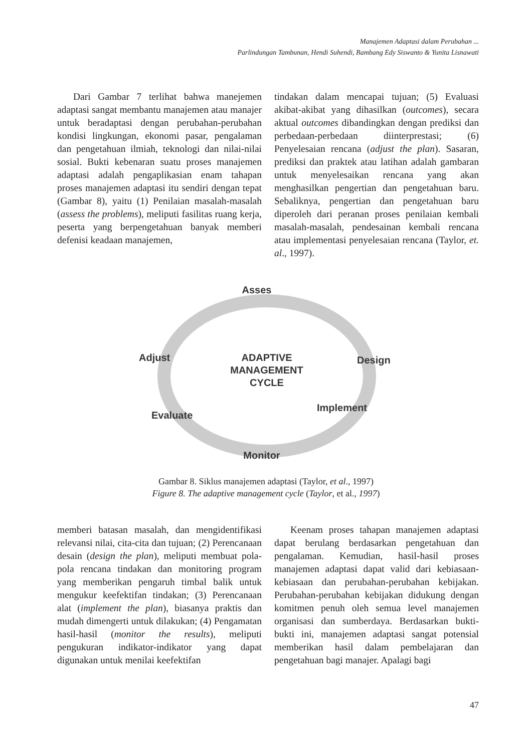Manajemen Adaptasi dalam Perubahan ...
Parlindungan Tambunan, Hendi Suhendi, Bambang Edy Siswanto & Yunita Lisnawati
Dari Gambar 7 terlihat bahwa manejemen adaptasi sangat membantu manajemen atau manajer untuk beradaptasi dengan perubahan-perubahan kondisi lingkungan, ekonomi pasar, pengalaman dan pengetahuan ilmiah, teknologi dan nilai-nilai sosial. Bukti kebenaran suatu proses manajemen adaptasi adalah pengaplikasian enam tahapan proses manajemen adaptasi itu sendiri dengan tepat (Gambar 8), yaitu (1) Penilaian masalah-masalah (assess the problems), meliputi fasilitas ruang kerja, peserta yang berpengetahuan banyak memberi defenisi keadaan manajemen,
tindakan dalam mencapai tujuan; (5) Evaluasi akibat-akibat yang dihasilkan (outcomes), secara aktual outcomes dibandingkan dengan prediksi dan perbedaan-perbedaan diinterprestasi; (6) Penyelesaian rencana (adjust the plan). Sasaran, prediksi dan praktek atau latihan adalah gambaran untuk menyelesaikan rencana yang akan menghasilkan pengertian dan pengetahuan baru. Sebaliknya, pengertian dan pengetahuan baru diperoleh dari peranan proses penilaian kembali masalah-masalah, pendesainan kembali rencana atau implementasi penyelesaian rencana (Taylor, et. al., 1997).
Asses
Adjust
Design
ADAPTIVE
MANAGEMENT
CYCLE
Implement
Evaluate
Monitor
Gambar 8. Siklus manajemen adaptasi (Taylor, et al., 1997)
Figure 8. The adaptive management cycle (Taylor, et al., 1997)
memberi batasan masalah, dan mengidentifikasi relevansi nilai, cita-cita dan tujuan; (2) Perencanaan desain (design the plan), meliputi membuat pola-pola rencana tindakan dan monitoring program yang memberikan pengaruh timbal balik untuk mengukur keefektifan tindakan; (3) Perencanaan alat (implement the plan), biasanya praktis dan mudah dimengerti untuk dilakukan; (4) Pengamatan hasil-hasil (monitor the results), meliputi pengukuran indikator-indikator yang dapat digunakan untuk menilai keefektifan
Keenam proses tahapan manajemen adaptasi dapat berulang berdasarkan pengetahuan dan pengalaman. Kemudian, hasil-hasil proses manajemen adaptasi dapat valid dari kebiasaan-kebiasaan dan perubahan-perubahan kebijakan. Perubahan-perubahan kebijakan didukung dengan komitmen penuh oleh semua level manajemen organisasi dan sumberdaya. Berdasarkan bukti-bukti ini, manajemen adaptasi sangat potensial memberikan hasil dalam pembelajaran dan pengetahuan bagi manajer. Apalagi bagi
47